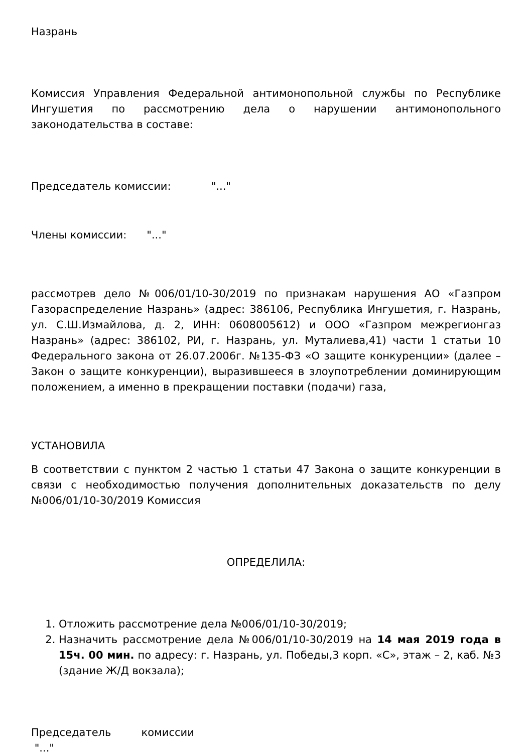Назрань
Комиссия Управления Федеральной антимонопольной службы по Республике Ингушетия по рассмотрению дела о нарушении антимонопольного законодательства в составе:
Председатель комиссии: "..."
Члены комиссии: "..."
рассмотрев дело №006/01/10-30/2019 по признакам нарушения АО «Газпром Газораспределение Назрань» (адрес: 386106, Республика Ингушетия, г. Назрань, ул. С.Ш.Измайлова, д. 2, ИНН: 0608005612) и ООО «Газпром межрегионгаз Назрань» (адрес: 386102, РИ, г. Назрань, ул. Муталиева,41) части 1 статьи 10 Федерального закона от 26.07.2006г. №135-ФЗ «О защите конкуренции» (далее – Закон о защите конкуренции), выразившееся в злоупотреблении доминирующим положением, а именно в прекращении поставки (подачи) газа,
УСТАНОВИЛА
В соответствии с пунктом 2 частью 1 статьи 47 Закона о защите конкуренции в связи с необходимостью получения дополнительных доказательств по делу №006/01/10-30/2019 Комиссия
ОПРЕДЕЛИЛА:
1. Отложить рассмотрение дела №006/01/10-30/2019;
2. Назначить рассмотрение дела №006/01/10-30/2019 на 14 мая 2019 года в 15ч. 00 мин. по адресу: г. Назрань, ул. Победы,3 корп. «С», этаж – 2, каб. №3 (здание Ж/Д вокзала);
Председатель комиссии
"..."